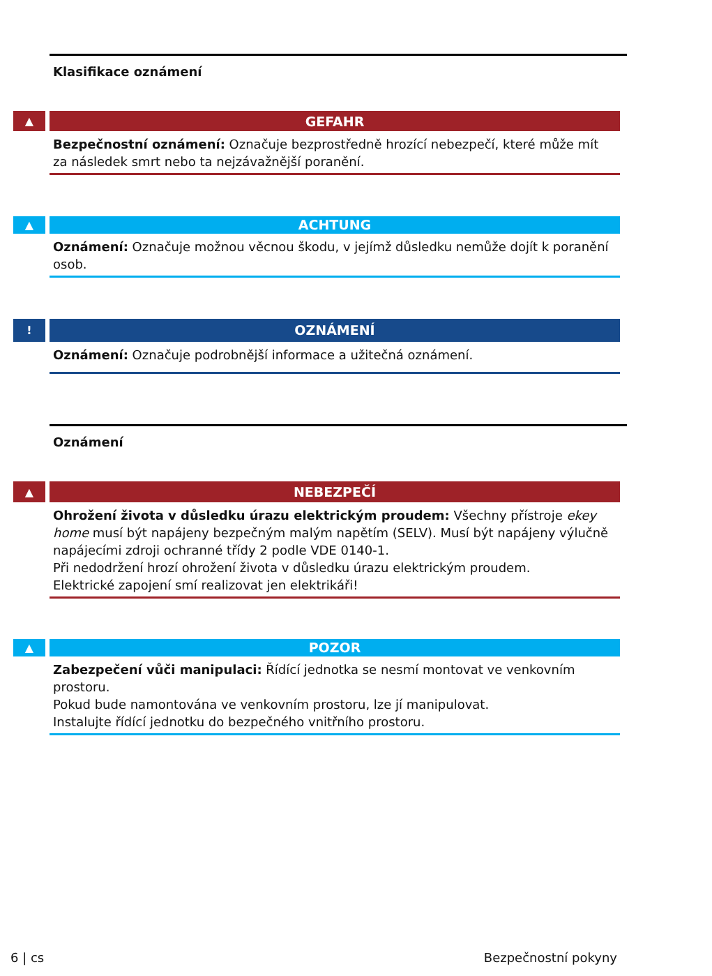Klasifikace oznámení
▲
GEFAHR
Bezpečnostní oznámení: Označuje bezprostředně hrozící nebezpečí, které může mít za následek smrt nebo ta nejzávažnější poranění.
▲
ACHTUNG
Oznámení: Označuje možnou věcnou škodu, v jejímž důsledku nemůže dojít k poranění osob.
!
OZNÁMENÍ
Oznámení: Označuje podrobnější informace a užitečná oznámení.
Oznámení
▲
NEBEZPEČÍ
Ohrožení života v důsledku úrazu elektrickým proudem: Všechny přístroje ekey home musí být napájeny bezpečným malým napětím (SELV). Musí být napájeny výlučně napájecími zdroji ochranné třídy 2 podle VDE 0140-1.
Při nedodržení hrozí ohrožení života v důsledku úrazu elektrickým proudem.
Elektrické zapojení smí realizovat jen elektrikáři!
▲
POZOR
Zabezpečení vůči manipulaci: Řídící jednotka se nesmí montovat ve venkovním prostoru.
Pokud bude namontována ve venkovním prostoru, lze jí manipulovat.
Instalujte řídící jednotku do bezpečného vnitřního prostoru.
6 | cs Bezpečnostní pokyny